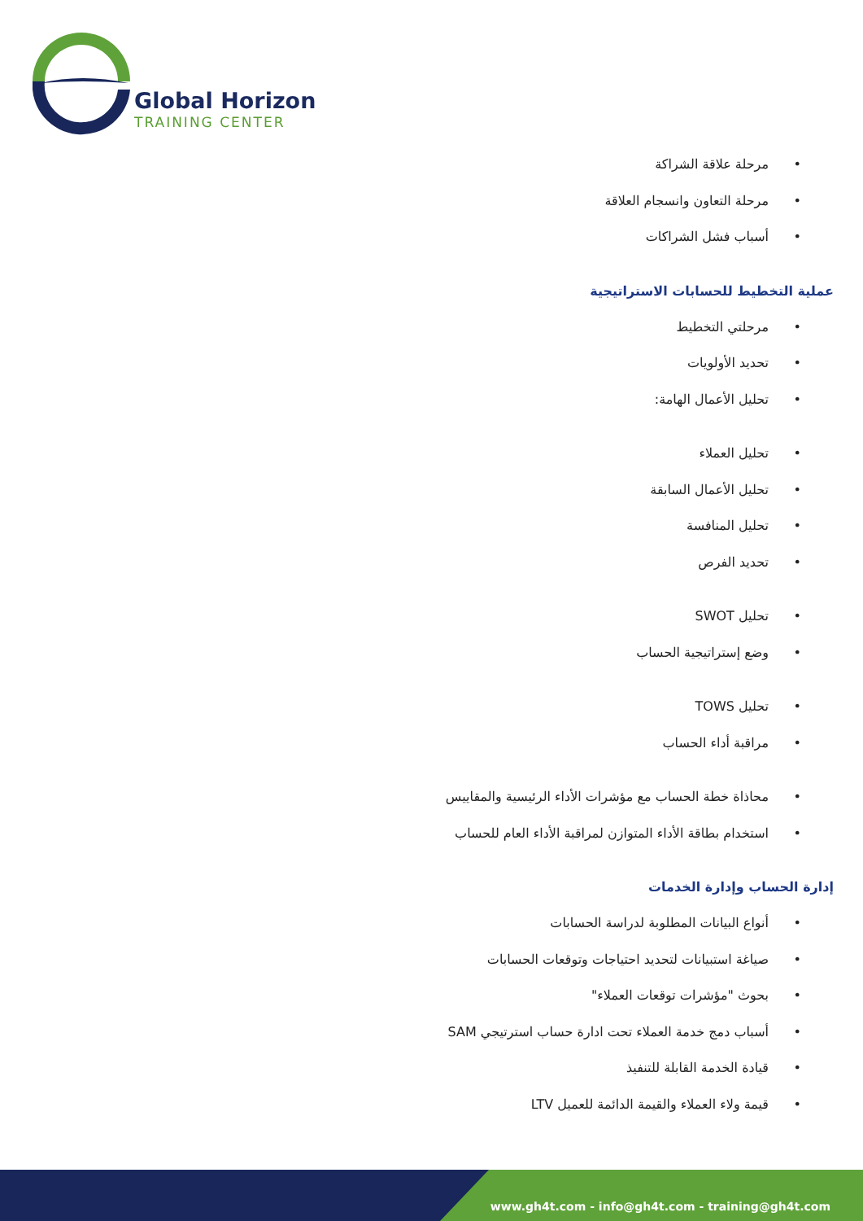Global Horizon
TRAINING CENTER
• مرحلة علاقة الشراكة
• مرحلة التعاون وانسجام العلاقة
• أسباب فشل الشراكات
عملية التخطيط للحسابات الاستراتيجية
• مرحلتي التخطيط
• تحديد الأولويات
• تحليل الأعمال الهامة:
• تحليل العملاء
• تحليل الأعمال السابقة
• تحليل المنافسة
• تحديد الفرص
• تحليل SWOT
• وضع إستراتيجية الحساب
• تحليل TOWS
• مراقبة أداء الحساب
• محاذاة خطة الحساب مع مؤشرات الأداء الرئيسية والمقاييس
• استخدام بطاقة الأداء المتوازن لمراقبة الأداء العام للحساب
إدارة الحساب وإدارة الخدمات
• أنواع البيانات المطلوبة لدراسة الحسابات
• صياغة استبيانات لتحديد احتياجات وتوقعات الحسابات
• بحوث "مؤشرات توقعات العملاء"
• أسباب دمج خدمة العملاء تحت ادارة حساب استرتيجي SAM
• قيادة الخدمة القابلة للتنفيذ
• قيمة ولاء العملاء والقيمة الدائمة للعميل LTV
www.gh4t.com - info@gh4t.com - training@gh4t.com